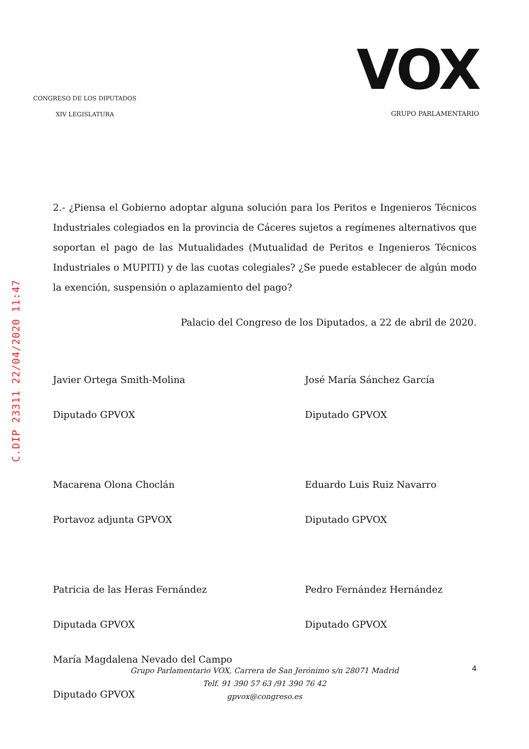CONGRESO DE LOS DIPUTADOS
XIV LEGISLATURA
VOX
GRUPO PARLAMENTARIO
2.- ¿Piensa el Gobierno adoptar alguna solución para los Peritos e Ingenieros Técnicos Industriales colegiados en la provincia de Cáceres sujetos a regímenes alternativos que soportan el pago de las Mutualidades (Mutualidad de Peritos e Ingenieros Técnicos Industriales o MUPITI) y de las cuotas colegiales? ¿Se puede establecer de algún modo la exención, suspensión o aplazamiento del pago?
Palacio del Congreso de los Diputados, a 22 de abril de 2020.
Javier Ortega Smith-Molina
Diputado GPVOX
Macarena Olona Choclán
Portavoz adjunta GPVOX
Patricia de las Heras Fernández
Diputada GPVOX
María Magdalena Nevado del Campo
Diputado GPVOX
José María Sánchez García
Diputado GPVOX
Eduardo Luis Ruiz Navarro
Diputado GPVOX
Pedro Fernández Hernández
Diputado GPVOX
C.DIP 23311 22/04/2020 11:47
Grupo Parlamentario VOX, Carrera de San Jerónimo s/n 28071 Madrid
Telf. 91 390 57 63 /91 390 76 42
gpvox@congreso.es
4